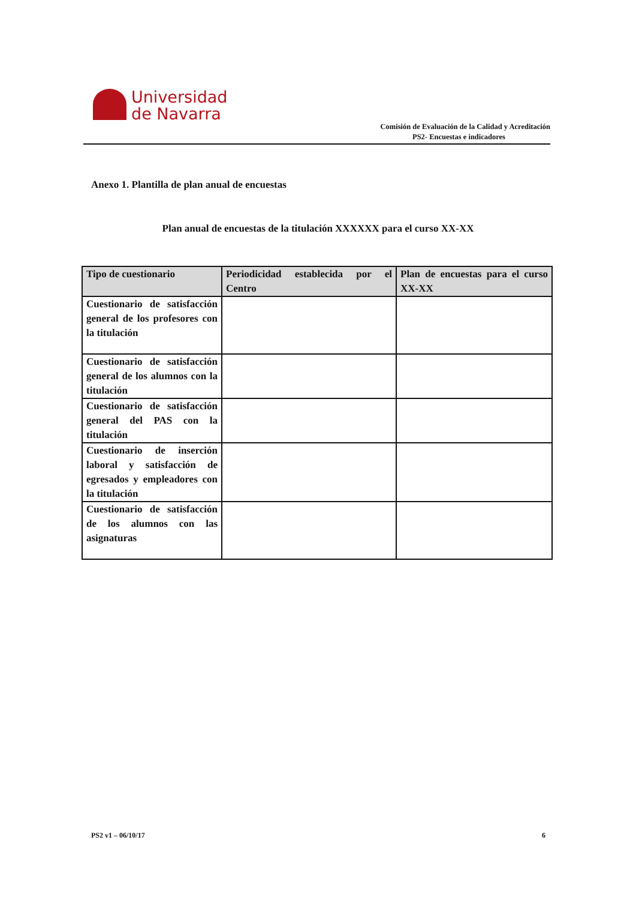Universidad
de Navarra
Comisión de Evaluación de la Calidad y Acreditación
PS2- Encuestas e indicadores
Anexo 1. Plantilla de plan anual de encuestas
Plan anual de encuestas de la titulación XXXXXX para el curso XX-XX
| Tipo de cuestionario | Periodicidad establecida por el Centro | Plan de encuestas para el curso XX-XX |
| --- | --- | --- |
| Cuestionario de satisfacción general de los profesores con la titulación | | |
| Cuestionario de satisfacción general de los alumnos con la titulación | | |
| Cuestionario de satisfacción general del PAS con la titulación | | |
| Cuestionario de inserción laboral y satisfacción de egresados y empleadores con la titulación | | |
| Cuestionario de satisfacción de los alumnos con las asignaturas | | |
PS2 v1 – 06/10/17 6